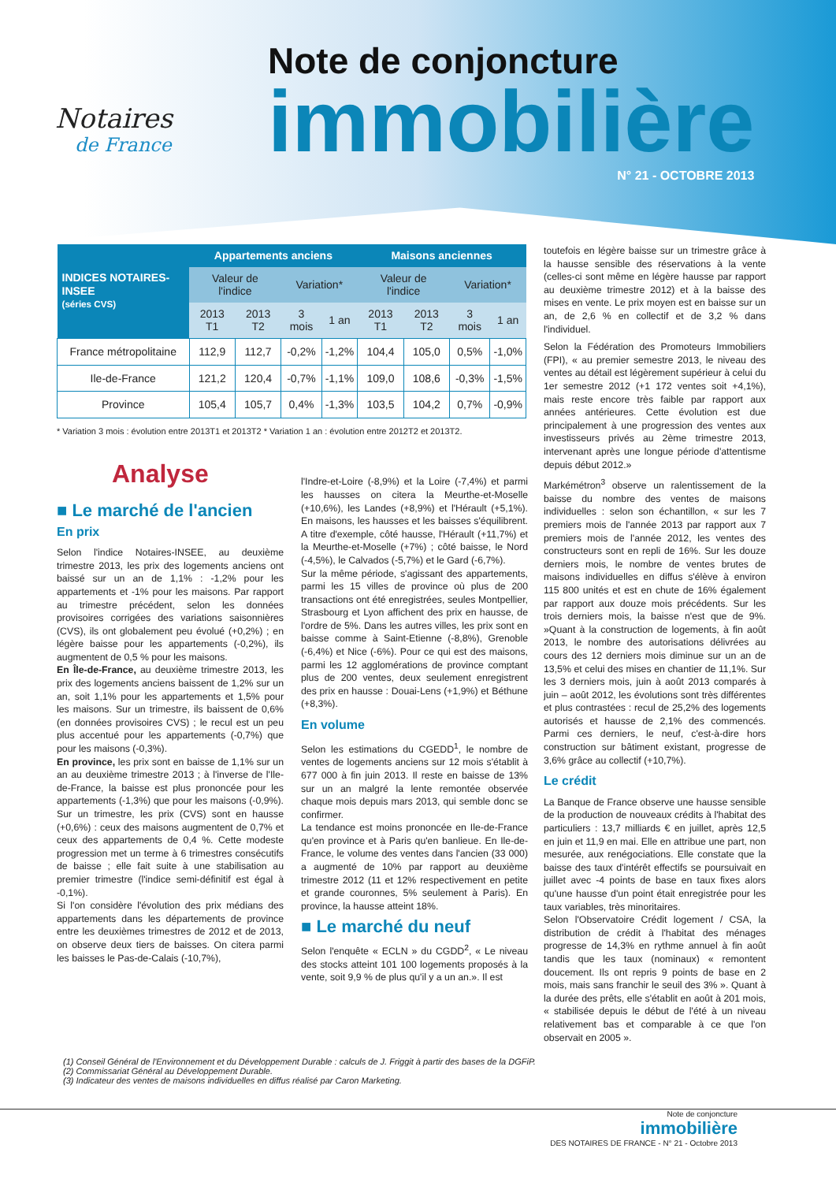Notaires
de France
Note de conjoncture
immobilière
N° 21 - OCTOBRE 2013
| INDICES NOTAIRES-INSEE (séries CVS) | Appartements anciens | | | | Maisons anciennes | | | |
| --- | --- | --- | --- | --- | --- | --- | --- | --- |
| | Valeur de l'indice | | Variation* | | Valeur de l'indice | | Variation* | |
| | 2013 T1 | 2013 T2 | 3 mois | 1 an | 2013 T1 | 2013 T2 | 3 mois | 1 an |
| France métropolitaine | 112,9 | 112,7 | -0,2% | -1,2% | 104,4 | 105,0 | 0,5% | -1,0% |
| Ile-de-France | 121,2 | 120,4 | -0,7% | -1,1% | 109,0 | 108,6 | -0,3% | -1,5% |
| Province | 105,4 | 105,7 | 0,4% | -1,3% | 103,5 | 104,2 | 0,7% | -0,9% |
* Variation 3 mois : évolution entre 2013T1 et 2013T2 * Variation 1 an : évolution entre 2012T2 et 2013T2.
Analyse
■ Le marché de l'ancien
En prix
Selon l'indice Notaires-INSEE, au deuxième trimestre 2013, les prix des logements anciens ont baissé sur un an de 1,1% : -1,2% pour les appartements et -1% pour les maisons. Par rapport au trimestre précédent, selon les données provisoires corrigées des variations saisonnières (CVS), ils ont globalement peu évolué (+0,2%) ; en légère baisse pour les appartements (-0,2%), ils augmentent de 0,5 % pour les maisons.
En Île-de-France, au deuxième trimestre 2013, les prix des logements anciens baissent de 1,2% sur un an, soit 1,1% pour les appartements et 1,5% pour les maisons. Sur un trimestre, ils baissent de 0,6% (en données provisoires CVS) ; le recul est un peu plus accentué pour les appartements (-0,7%) que pour les maisons (-0,3%).
En province, les prix sont en baisse de 1,1% sur un an au deuxième trimestre 2013 ; à l'inverse de l'Ile-de-France, la baisse est plus prononcée pour les appartements (-1,3%) que pour les maisons (-0,9%). Sur un trimestre, les prix (CVS) sont en hausse (+0,6%) : ceux des maisons augmentent de 0,7% et ceux des appartements de 0,4 %. Cette modeste progression met un terme à 6 trimestres consécutifs de baisse ; elle fait suite à une stabilisation au premier trimestre (l'indice semi-définitif est égal à -0,1%).
Si l'on considère l'évolution des prix médians des appartements dans les départements de province entre les deuxièmes trimestres de 2012 et de 2013, on observe deux tiers de baisses. On citera parmi les baisses le Pas-de-Calais (-10,7%),
l'Indre-et-Loire (-8,9%) et la Loire (-7,4%) et parmi les hausses on citera la Meurthe-et-Moselle (+10,6%), les Landes (+8,9%) et l'Hérault (+5,1%). En maisons, les hausses et les baisses s'équilibrent. A titre d'exemple, côté hausse, l'Hérault (+11,7%) et la Meurthe-et-Moselle (+7%) ; côté baisse, le Nord (-4,5%), le Calvados (-5,7%) et le Gard (-6,7%).
Sur la même période, s'agissant des appartements, parmi les 15 villes de province où plus de 200 transactions ont été enregistrées, seules Montpellier, Strasbourg et Lyon affichent des prix en hausse, de l'ordre de 5%. Dans les autres villes, les prix sont en baisse comme à Saint-Etienne (-8,8%), Grenoble (-6,4%) et Nice (-6%). Pour ce qui est des maisons, parmi les 12 agglomérations de province comptant plus de 200 ventes, deux seulement enregistrent des prix en hausse : Douai-Lens (+1,9%) et Béthune (+8,3%).
En volume
Selon les estimations du CGEDD<sup>1</sup>, le nombre de ventes de logements anciens sur 12 mois s'établit à 677 000 à fin juin 2013. Il reste en baisse de 13% sur un an malgré la lente remontée observée chaque mois depuis mars 2013, qui semble donc se confirmer.
La tendance est moins prononcée en Ile-de-France qu'en province et à Paris qu'en banlieue. En Ile-de-France, le volume des ventes dans l'ancien (33 000) a augmenté de 10% par rapport au deuxième trimestre 2012 (11 et 12% respectivement en petite et grande couronnes, 5% seulement à Paris). En province, la hausse atteint 18%.
■ Le marché du neuf
Selon l'enquête « ECLN » du CGDD<sup>2</sup>, « Le niveau des stocks atteint 101 100 logements proposés à la vente, soit 9,9 % de plus qu'il y a un an.». Il est
toutefois en légère baisse sur un trimestre grâce à la hausse sensible des réservations à la vente (celles-ci sont même en légère hausse par rapport au deuxième trimestre 2012) et à la baisse des mises en vente. Le prix moyen est en baisse sur un an, de 2,6 % en collectif et de 3,2 % dans l'individuel.
Selon la Fédération des Promoteurs Immobiliers (FPI), « au premier semestre 2013, le niveau des ventes au détail est légèrement supérieur à celui du 1er semestre 2012 (+1 172 ventes soit +4,1%), mais reste encore très faible par rapport aux années antérieures. Cette évolution est due principalement à une progression des ventes aux investisseurs privés au 2ème trimestre 2013, intervenant après une longue période d'attentisme depuis début 2012.»
Markémétron<sup>3</sup> observe un ralentissement de la baisse du nombre des ventes de maisons individuelles : selon son échantillon, « sur les 7 premiers mois de l'année 2013 par rapport aux 7 premiers mois de l'année 2012, les ventes des constructeurs sont en repli de 16%. Sur les douze derniers mois, le nombre de ventes brutes de maisons individuelles en diffus s'élève à environ 115 800 unités et est en chute de 16% également par rapport aux douze mois précédents. Sur les trois derniers mois, la baisse n'est que de 9%. »Quant à la construction de logements, à fin août 2013, le nombre des autorisations délivrées au cours des 12 derniers mois diminue sur un an de 13,5% et celui des mises en chantier de 11,1%. Sur les 3 derniers mois, juin à août 2013 comparés à juin – août 2012, les évolutions sont très différentes et plus contrastées : recul de 25,2% des logements autorisés et hausse de 2,1% des commencés. Parmi ces derniers, le neuf, c'est-à-dire hors construction sur bâtiment existant, progresse de 3,6% grâce au collectif (+10,7%).
Le crédit
La Banque de France observe une hausse sensible de la production de nouveaux crédits à l'habitat des particuliers : 13,7 milliards € en juillet, après 12,5 en juin et 11,9 en mai. Elle en attribue une part, non mesurée, aux renégociations. Elle constate que la baisse des taux d'intérêt effectifs se poursuivait en juillet avec -4 points de base en taux fixes alors qu'une hausse d'un point était enregistrée pour les taux variables, très minoritaires.
Selon l'Observatoire Crédit logement / CSA, la distribution de crédit à l'habitat des ménages progresse de 14,3% en rythme annuel à fin août tandis que les taux (nominaux) « remontent doucement. Ils ont repris 9 points de base en 2 mois, mais sans franchir le seuil des 3% ». Quant à la durée des prêts, elle s'établit en août à 201 mois, « stabilisée depuis le début de l'été à un niveau relativement bas et comparable à ce que l'on observait en 2005 ».
(1) Conseil Général de l'Environnement et du Développement Durable : calculs de J. Friggit à partir des bases de la DGFiP.
(2) Commissariat Général au Développement Durable.
(3) Indicateur des ventes de maisons individuelles en diffus réalisé par Caron Marketing.
Note de conjoncture
immobilière
DES NOTAIRES DE FRANCE - N° 21 - Octobre 2013